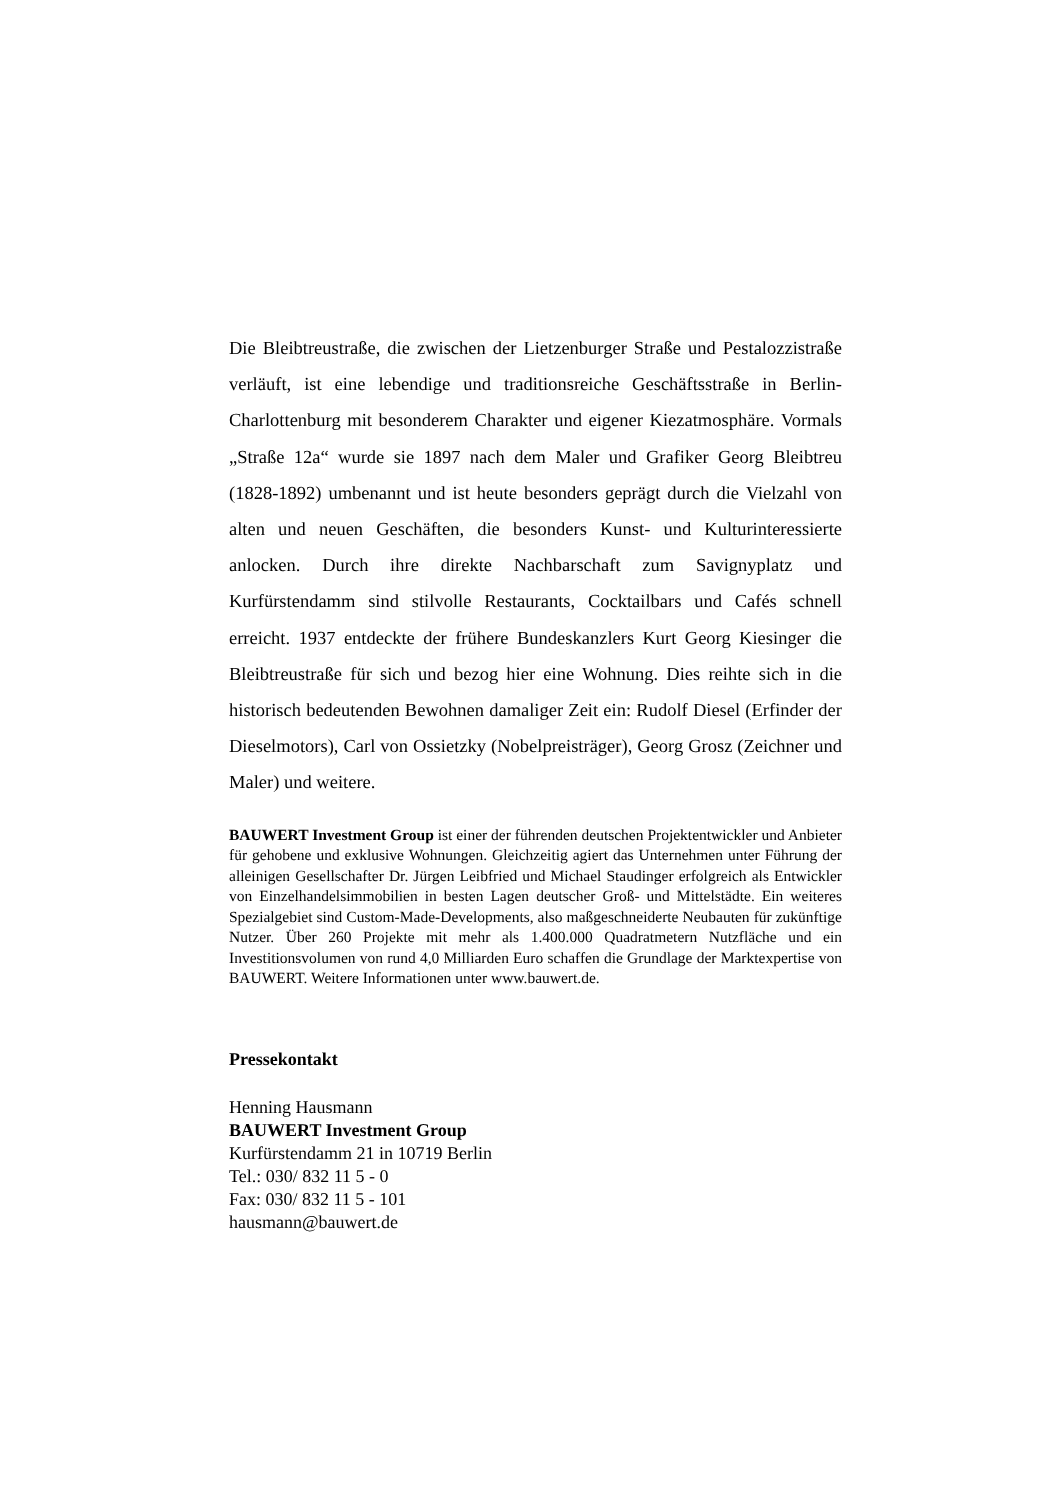Die Bleibtreustraße, die zwischen der Lietzenburger Straße und Pestalozzistraße verläuft, ist eine lebendige und traditionsreiche Geschäftsstraße in Berlin-Charlottenburg mit besonderem Charakter und eigener Kiezatmosphäre. Vormals „Straße 12a“ wurde sie 1897 nach dem Maler und Grafiker Georg Bleibtreu (1828-1892) umbenannt und ist heute besonders geprägt durch die Vielzahl von alten und neuen Geschäften, die besonders Kunst- und Kulturinteressierte anlocken. Durch ihre direkte Nachbarschaft zum Savignyplatz und Kurfürstendamm sind stilvolle Restaurants, Cocktailbars und Cafés schnell erreicht. 1937 entdeckte der frühere Bundeskanzlers Kurt Georg Kiesinger die Bleibtreustraße für sich und bezog hier eine Wohnung. Dies reihte sich in die historisch bedeutenden Bewohnen damaliger Zeit ein: Rudolf Diesel (Erfinder der Dieselmotors), Carl von Ossietzky (Nobelpreisträger), Georg Grosz (Zeichner und Maler) und weitere.
BAUWERT Investment Group ist einer der führenden deutschen Projektentwickler und Anbieter für gehobene und exklusive Wohnungen. Gleichzeitig agiert das Unternehmen unter Führung der alleinigen Gesellschafter Dr. Jürgen Leibfried und Michael Staudinger erfolgreich als Entwickler von Einzelhandelsimmobilien in besten Lagen deutscher Groß- und Mittelstädte. Ein weiteres Spezialgebiet sind Custom-Made-Developments, also maßgeschneiderte Neubauten für zukünftige Nutzer. Über 260 Projekte mit mehr als 1.400.000 Quadratmetern Nutzfläche und ein Investitionsvolumen von rund 4,0 Milliarden Euro schaffen die Grundlage der Marktexpertise von BAUWERT. Weitere Informationen unter www.bauwert.de.
Pressekontakt
Henning Hausmann
BAUWERT Investment Group
Kurfürstendamm 21 in 10719 Berlin
Tel.: 030/ 832 11 5 - 0
Fax: 030/ 832 11 5 - 101
hausmann@bauwert.de